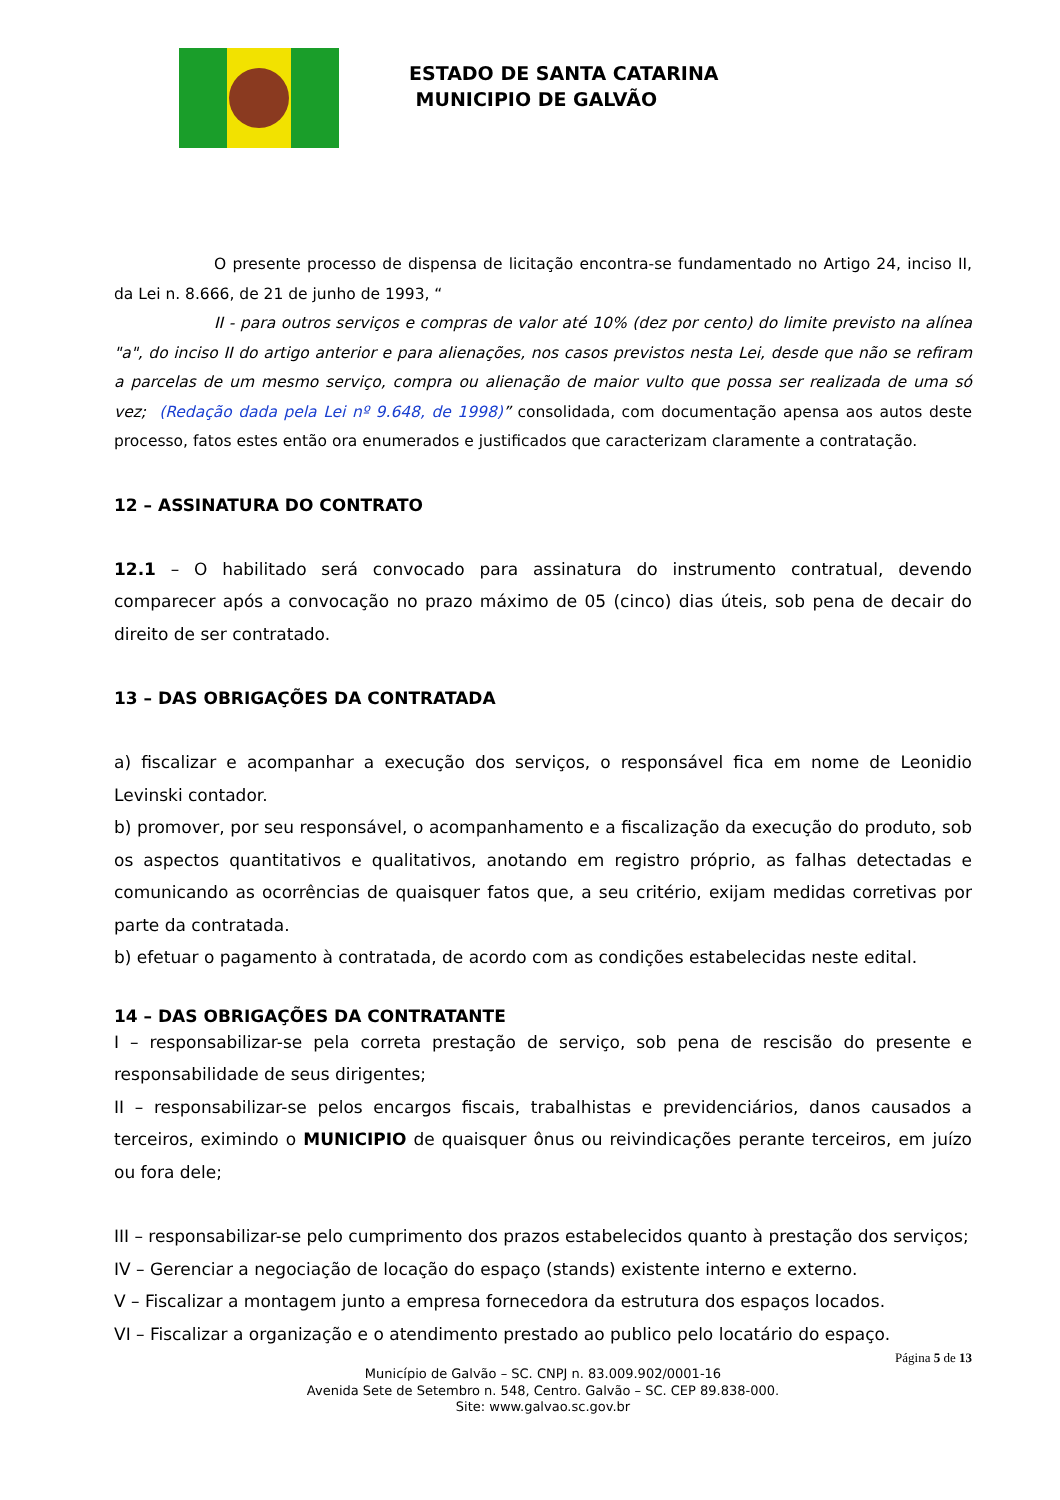ESTADO DE SANTA CATARINA
MUNICIPIO DE GALVÃO
O presente processo de dispensa de licitação encontra-se fundamentado no Artigo 24, inciso II, da Lei n. 8.666, de 21 de junho de 1993, “
II - para outros serviços e compras de valor até 10% (dez por cento) do limite previsto na alínea "a", do inciso II do artigo anterior e para alienações, nos casos previstos nesta Lei, desde que não se refiram a parcelas de um mesmo serviço, compra ou alienação de maior vulto que possa ser realizada de uma só vez; (Redação dada pela Lei nº 9.648, de 1998)” consolidada, com documentação apensa aos autos deste processo, fatos estes então ora enumerados e justificados que caracterizam claramente a contratação.
12 – ASSINATURA DO CONTRATO
12.1 – O habilitado será convocado para assinatura do instrumento contratual, devendo comparecer após a convocação no prazo máximo de 05 (cinco) dias úteis, sob pena de decair do direito de ser contratado.
13 – DAS OBRIGAÇÕES DA CONTRATADA
a) fiscalizar e acompanhar a execução dos serviços, o responsável fica em nome de Leonidio Levinski contador.
b) promover, por seu responsável, o acompanhamento e a fiscalização da execução do produto, sob os aspectos quantitativos e qualitativos, anotando em registro próprio, as falhas detectadas e comunicando as ocorrências de quaisquer fatos que, a seu critério, exijam medidas corretivas por parte da contratada.
b) efetuar o pagamento à contratada, de acordo com as condições estabelecidas neste edital.
14 – DAS OBRIGAÇÕES DA CONTRATANTE
I – responsabilizar-se pela correta prestação de serviço, sob pena de rescisão do presente e responsabilidade de seus dirigentes;
II – responsabilizar-se pelos encargos fiscais, trabalhistas e previdenciários, danos causados a terceiros, eximindo o MUNICIPIO de quaisquer ônus ou reivindicações perante terceiros, em juízo ou fora dele;
III – responsabilizar-se pelo cumprimento dos prazos estabelecidos quanto à prestação dos serviços;
IV – Gerenciar a negociação de locação do espaço (stands) existente interno e externo.
V – Fiscalizar a montagem junto a empresa fornecedora da estrutura dos espaços locados.
VI – Fiscalizar a organização e o atendimento prestado ao publico pelo locatário do espaço.
Página 5 de 13
Município de Galvão – SC. CNPJ n. 83.009.902/0001-16
Avenida Sete de Setembro n. 548, Centro. Galvão – SC. CEP 89.838-000.
Site: www.galvao.sc.gov.br